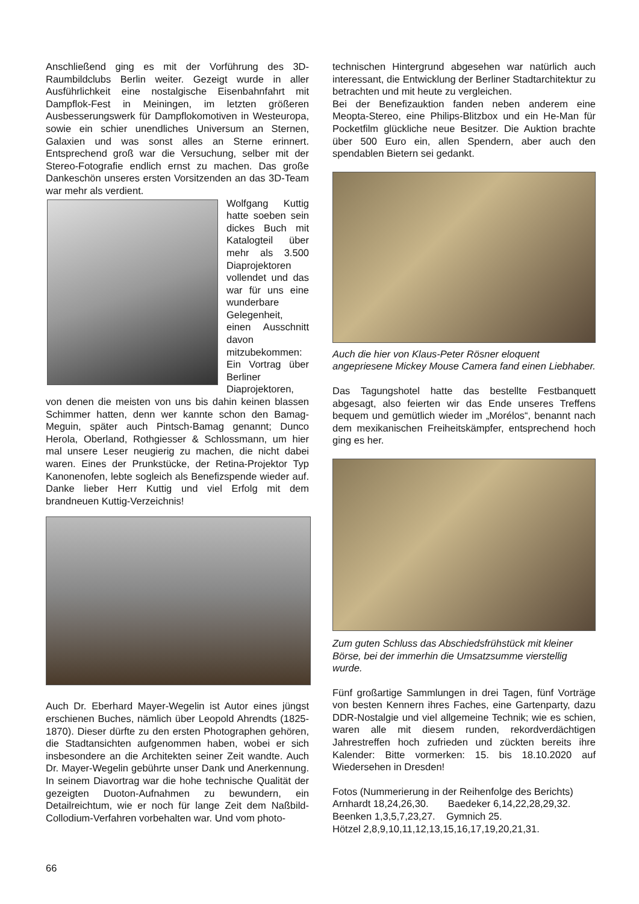Anschließend ging es mit der Vorführung des 3D-Raumbildclubs Berlin weiter. Gezeigt wurde in aller Ausführlichkeit eine nostalgische Eisenbahnfahrt mit Dampflok-Fest in Meiningen, im letzten größeren Ausbesserungswerk für Dampflokomotiven in Westeuropa, sowie ein schier unendliches Universum an Sternen, Galaxien und was sonst alles an Sterne erinnert. Entsprechend groß war die Versuchung, selber mit der Stereo-Fotografie endlich ernst zu machen. Das große Dankeschön unseres ersten Vorsitzenden an das 3D-Team war mehr als verdient.
Wolfgang Kuttig hatte soeben sein dickes Buch mit Katalogteil über mehr als 3.500 Diaprojektoren vollendet und das war für uns eine wunderbare Gelegenheit, einen Ausschnitt davon mitzubekommen: Ein Vortrag über Berliner Diaprojektoren, von denen die meisten von uns bis dahin keinen blassen Schimmer hatten, denn wer kannte schon den Bamag-Meguin, später auch Pintsch-Bamag genannt; Dunco Herola, Oberland, Rothgiesser & Schlossmann, um hier mal unsere Leser neugierig zu machen, die nicht dabei waren. Eines der Prunkstücke, der Retina-Projektor Typ Kanonenofen, lebte sogleich als Benefizspende wieder auf. Danke lieber Herr Kuttig und viel Erfolg mit dem brandneuen Kuttig-Verzeichnis!
Auch Dr. Eberhard Mayer-Wegelin ist Autor eines jüngst erschienen Buches, nämlich über Leopold Ahrendts (1825-1870). Dieser dürfte zu den ersten Photographen gehören, die Stadtansichten aufgenommen haben, wobei er sich insbesondere an die Architekten seiner Zeit wandte. Auch Dr. Mayer-Wegelin gebührte unser Dank und Anerkennung. In seinem Diavortrag war die hohe technische Qualität der gezeigten Duoton-Aufnahmen zu bewundern, ein Detailreichtum, wie er noch für lange Zeit dem Naßbild-Collodium-Verfahren vorbehalten war. Und vom photo-
technischen Hintergrund abgesehen war natürlich auch interessant, die Entwicklung der Berliner Stadtarchitektur zu betrachten und mit heute zu vergleichen.
Bei der Benefizauktion fanden neben anderem eine Meopta-Stereo, eine Philips-Blitzbox und ein He-Man für Pocketfilm glückliche neue Besitzer. Die Auktion brachte über 500 Euro ein, allen Spendern, aber auch den spendablen Bietern sei gedankt.
Auch die hier von Klaus-Peter Rösner eloquent angepriesene Mickey Mouse Camera fand einen Liebhaber.
Das Tagungshotel hatte das bestellte Festbanquett abgesagt, also feierten wir das Ende unseres Treffens bequem und gemütlich wieder im „Morélos“, benannt nach dem mexikanischen Freiheitskämpfer, entsprechend hoch ging es her.
Zum guten Schluss das Abschiedsfrühstück mit kleiner Börse, bei der immerhin die Umsatzsumme vierstellig wurde.
Fünf großartige Sammlungen in drei Tagen, fünf Vorträge von besten Kennern ihres Faches, eine Gartenparty, dazu DDR-Nostalgie und viel allgemeine Technik; wie es schien, waren alle mit diesem runden, rekordverdächtigen Jahrestreffen hoch zufrieden und zückten bereits ihre Kalender: Bitte vormerken: 15. bis 18.10.2020 auf Wiedersehen in Dresden!
Fotos (Nummerierung in der Reihenfolge des Berichts)
Arnhardt 18,24,26,30. Baedeker 6,14,22,28,29,32.
Beenken 1,3,5,7,23,27. Gymnich 25.
Hötzel 2,8,9,10,11,12,13,15,16,17,19,20,21,31.
66